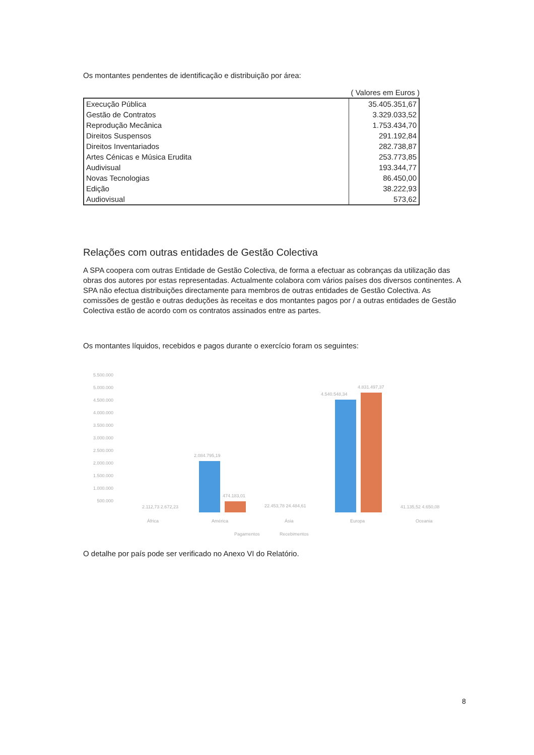Os montantes pendentes de identificação e distribuição por área:
( Valores em Euros )
| Execução Pública | 35.405.351,67 |
| Gestão de Contratos | 3.329.033,52 |
| Reprodução Mecânica | 1.753.434,70 |
| Direitos Suspensos | 291.192,84 |
| Direitos Inventariados | 282.738,87 |
| Artes Cénicas e Música Erudita | 253.773,85 |
| Audivisual | 193.344,77 |
| Novas Tecnologias | 86.450,00 |
| Edição | 38.222,93 |
| Audiovisual | 573,62 |
Relações com outras entidades de Gestão Colectiva
A SPA coopera com outras Entidade de Gestão Colectiva, de forma a efectuar as cobranças da utilização das obras dos autores por estas representadas. Actualmente colabora com vários países dos diversos continentes. A SPA não efectua distribuições directamente para membros de outras entidades de Gestão Colectiva. As comissões de gestão e outras deduções às receitas e dos montantes pagos por / a outras entidades de Gestão Colectiva estão de acordo com os contratos assinados entre as partes.
Os montantes líquidos, recebidos e pagos durante o exercício foram os seguintes:
5.500.000
5.000.000
4.500.000
4.000.000
3.500.000
3.000.000
2.500.000
2.000.000
1.500.000
1.000.000
500.000
2.112,73 2.672,23
2.084.795,19
474.183,01
22.453,78 24.484,61
4.540.548,34
4.831.497,37
41.135,52 4.650,08
África
América
Ásia
Europa
Oceania
Pagamentos
Recebimentos
O detalhe por país pode ser verificado no Anexo VI do Relatório.
8